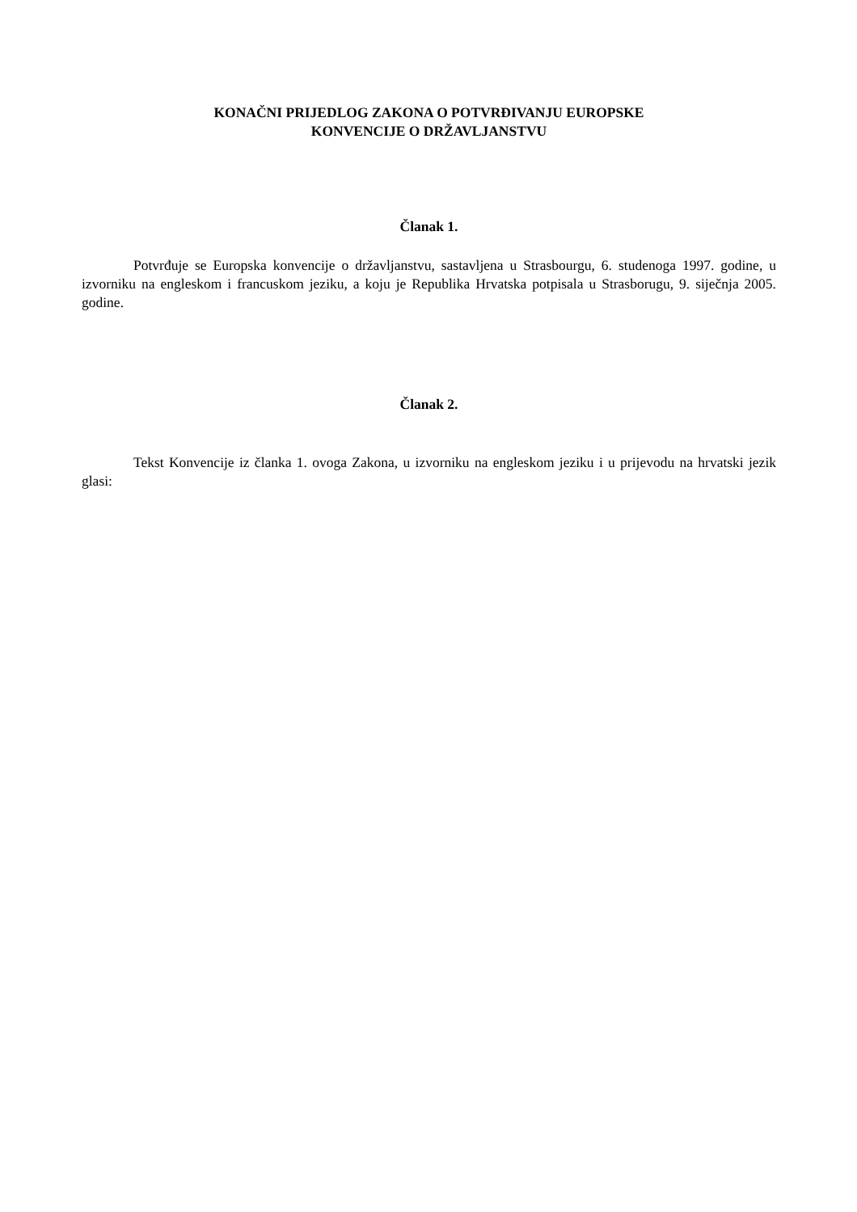KONAČNI PRIJEDLOG ZAKONA O POTVRĐIVANJU EUROPSKE
KONVENCIJE O DRŽAVLJANSTVU
Članak 1.
Potvrđuje se Europska konvencije o državljanstvu, sastavljena u Strasbourgu, 6. studenoga 1997. godine, u izvorniku na engleskom i francuskom jeziku, a koju je Republika Hrvatska potpisala u Strasborugu, 9. siječnja 2005. godine.
Članak 2.
Tekst Konvencije iz članka 1. ovoga Zakona, u izvorniku na engleskom jeziku i u prijevodu na hrvatski jezik glasi: